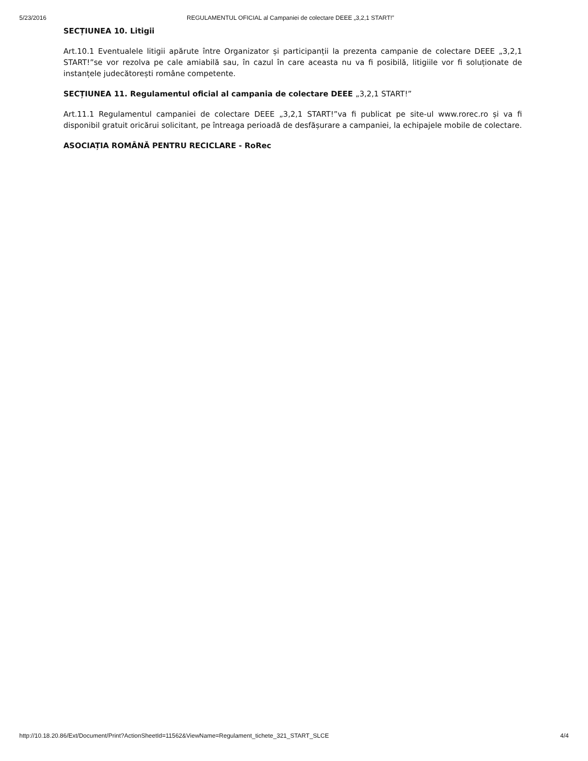5/23/2016 REGULAMENTUL OFICIAL al Campaniei de colectare DEEE „3,2,1 START!”
SECȚIUNEA 10. Litigii
Art.10.1 Eventualele litigii apărute între Organizator și participanții la prezenta campanie de colectare DEEE „3,2,1 START!”se vor rezolva pe cale amiabilă sau, în cazul în care aceasta nu va fi posibilă, litigiile vor fi soluționate de instanțele judecătorești române competente.
SECȚIUNEA 11. Regulamentul oficial al campania de colectare DEEE „3,2,1 START!”
Art.11.1 Regulamentul campaniei de colectare DEEE „3,2,1 START!”va fi publicat pe site-ul www.rorec.ro și va fi disponibil gratuit oricărui solicitant, pe întreaga perioadă de desfășurare a campaniei, la echipajele mobile de colectare.
ASOCIAȚIA ROMÂNĂ PENTRU RECICLARE - RoRec
http://10.18.20.86/Ext/Document/Print?ActionSheetId=11562&ViewName=Regulament_tichete_321_START_SLCE 4/4